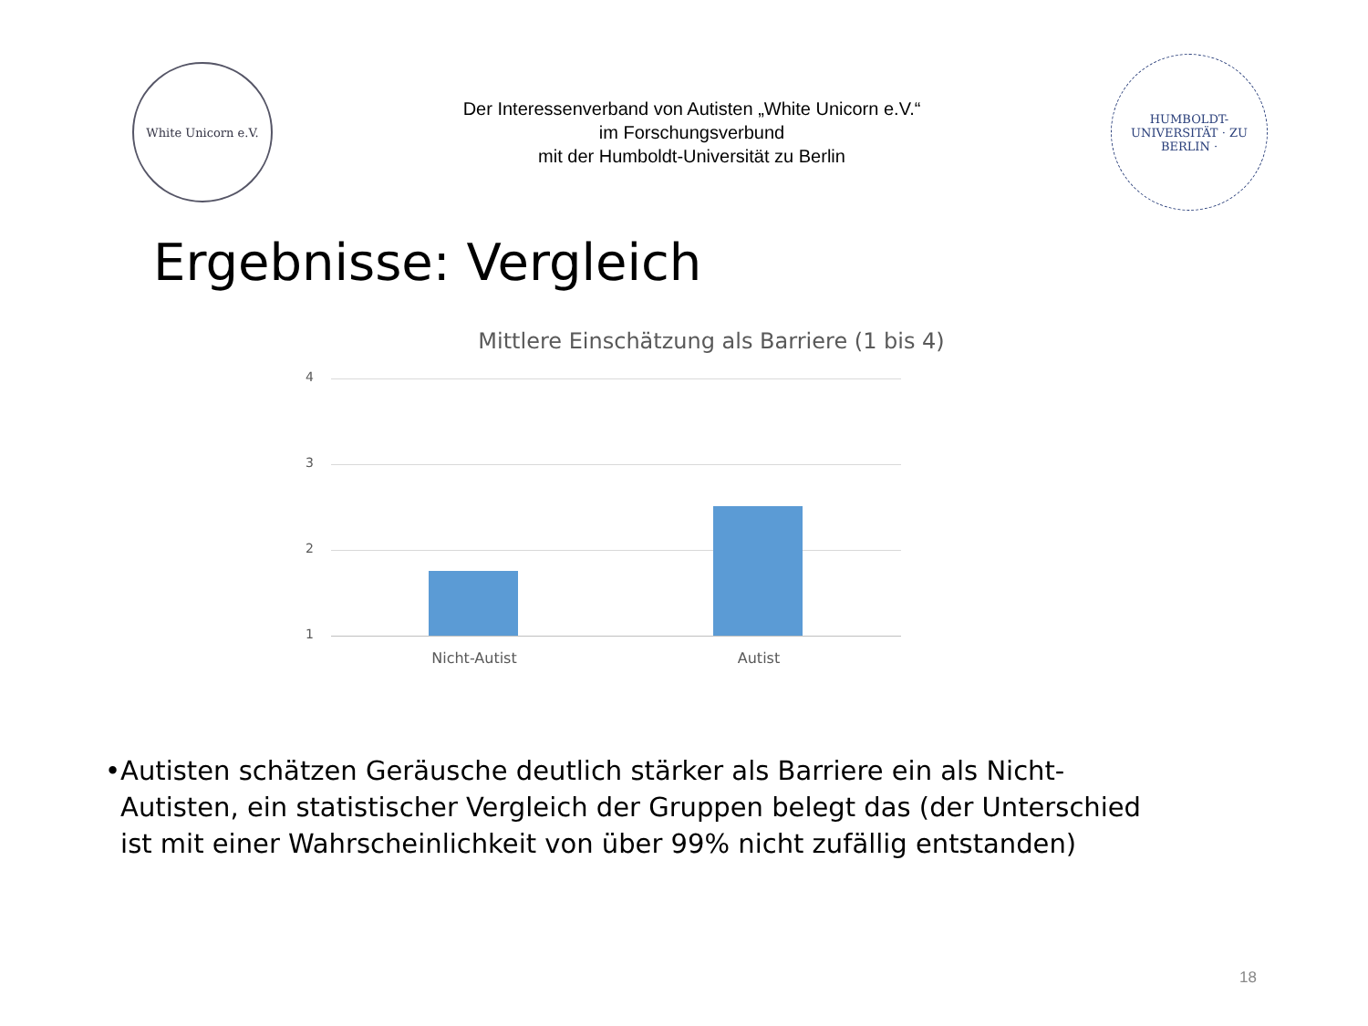White Unicorn e.V.
Der Interessenverband von Autisten „White Unicorn e.V.“
im Forschungsverbund
mit der Humboldt-Universität zu Berlin
HUMBOLDT-UNIVERSITÄT · ZU BERLIN ·
Ergebnisse: Vergleich
Mittlere Einschätzung als Barriere (1 bis 4)
4
3
2
1
Nicht-Autist Autist
• Autisten schätzen Geräusche deutlich stärker als Barriere ein als Nicht-Autisten, ein statistischer Vergleich der Gruppen belegt das (der Unterschied ist mit einer Wahrscheinlichkeit von über 99% nicht zufällig entstanden)
18